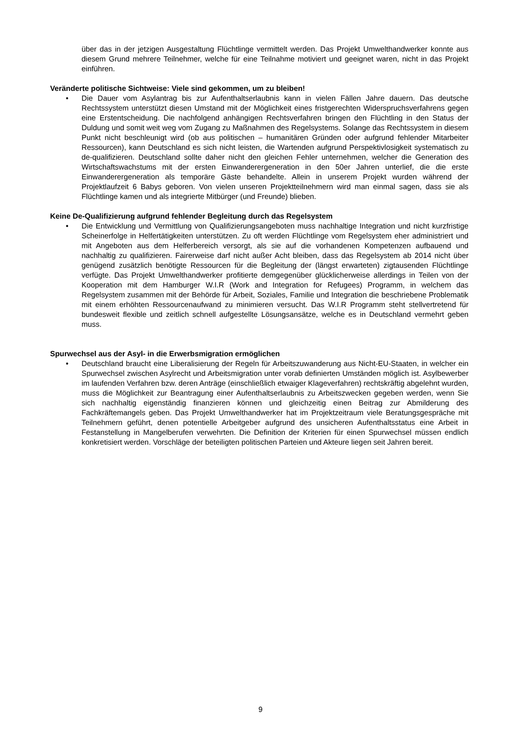über das in der jetzigen Ausgestaltung Flüchtlinge vermittelt werden. Das Projekt Umwelthandwerker konnte aus diesem Grund mehrere Teilnehmer, welche für eine Teilnahme motiviert und geeignet waren, nicht in das Projekt einführen.
Veränderte politische Sichtweise: Viele sind gekommen, um zu bleiben!
• Die Dauer vom Asylantrag bis zur Aufenthaltserlaubnis kann in vielen Fällen Jahre dauern. Das deutsche Rechtssystem unterstützt diesen Umstand mit der Möglichkeit eines fristgerechten Widerspruchsverfahrens gegen eine Erstentscheidung. Die nachfolgend anhängigen Rechtsverfahren bringen den Flüchtling in den Status der Duldung und somit weit weg vom Zugang zu Maßnahmen des Regelsystems. Solange das Rechtssystem in diesem Punkt nicht beschleunigt wird (ob aus politischen – humanitären Gründen oder aufgrund fehlender Mitarbeiter Ressourcen), kann Deutschland es sich nicht leisten, die Wartenden aufgrund Perspektivlosigkeit systematisch zu de-qualifizieren. Deutschland sollte daher nicht den gleichen Fehler unternehmen, welcher die Generation des Wirtschaftswachstums mit der ersten Einwanderergeneration in den 50er Jahren unterlief, die die erste Einwanderergeneration als temporäre Gäste behandelte. Allein in unserem Projekt wurden während der Projektlaufzeit 6 Babys geboren. Von vielen unseren Projektteilnehmern wird man einmal sagen, dass sie als Flüchtlinge kamen und als integrierte Mitbürger (und Freunde) blieben.
Keine De-Qualifizierung aufgrund fehlender Begleitung durch das Regelsystem
• Die Entwicklung und Vermittlung von Qualifizierungsangeboten muss nachhaltige Integration und nicht kurzfristige Scheinerfolge in Helfertätigkeiten unterstützen. Zu oft werden Flüchtlinge vom Regelsystem eher administriert und mit Angeboten aus dem Helferbereich versorgt, als sie auf die vorhandenen Kompetenzen aufbauend und nachhaltig zu qualifizieren. Fairerweise darf nicht außer Acht bleiben, dass das Regelsystem ab 2014 nicht über genügend zusätzlich benötigte Ressourcen für die Begleitung der (längst erwarteten) zigtausenden Flüchtlinge verfügte. Das Projekt Umwelthandwerker profitierte demgegenüber glücklicherweise allerdings in Teilen von der Kooperation mit dem Hamburger W.I.R (Work and Integration for Refugees) Programm, in welchem das Regelsystem zusammen mit der Behörde für Arbeit, Soziales, Familie und Integration die beschriebene Problematik mit einem erhöhten Ressourcenaufwand zu minimieren versucht. Das W.I.R Programm steht stellvertretend für bundesweit flexible und zeitlich schnell aufgestellte Lösungsansätze, welche es in Deutschland vermehrt geben muss.
Spurwechsel aus der Asyl- in die Erwerbsmigration ermöglichen
• Deutschland braucht eine Liberalisierung der Regeln für Arbeitszuwanderung aus Nicht-EU-Staaten, in welcher ein Spurwechsel zwischen Asylrecht und Arbeitsmigration unter vorab definierten Umständen möglich ist. Asylbewerber im laufenden Verfahren bzw. deren Anträge (einschließlich etwaiger Klageverfahren) rechtskräftig abgelehnt wurden, muss die Möglichkeit zur Beantragung einer Aufenthaltserlaubnis zu Arbeitszwecken gegeben werden, wenn Sie sich nachhaltig eigenständig finanzieren können und gleichzeitig einen Beitrag zur Abmilderung des Fachkräftemangels geben. Das Projekt Umwelthandwerker hat im Projektzeitraum viele Beratungsgespräche mit Teilnehmern geführt, denen potentielle Arbeitgeber aufgrund des unsicheren Aufenthaltsstatus eine Arbeit in Festanstellung in Mangelberufen verwehrten. Die Definition der Kriterien für einen Spurwechsel müssen endlich konkretisiert werden. Vorschläge der beteiligten politischen Parteien und Akteure liegen seit Jahren bereit.
9